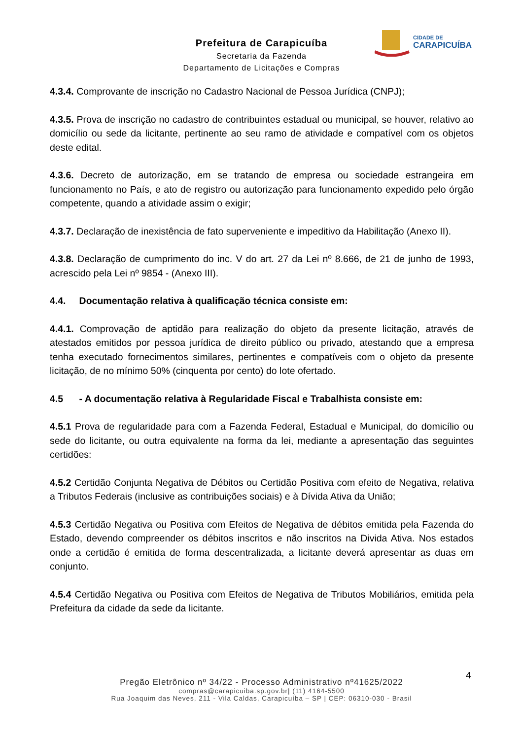CIDADE DE
CARAPICUÍBA
Prefeitura de Carapicuíba
Secretaria da Fazenda
Departamento de Licitações e Compras
4.3.4. Comprovante de inscrição no Cadastro Nacional de Pessoa Jurídica (CNPJ);
4.3.5. Prova de inscrição no cadastro de contribuintes estadual ou municipal, se houver, relativo ao domicílio ou sede da licitante, pertinente ao seu ramo de atividade e compatível com os objetos deste edital.
4.3.6. Decreto de autorização, em se tratando de empresa ou sociedade estrangeira em funcionamento no País, e ato de registro ou autorização para funcionamento expedido pelo órgão competente, quando a atividade assim o exigir;
4.3.7. Declaração de inexistência de fato superveniente e impeditivo da Habilitação (Anexo II).
4.3.8. Declaração de cumprimento do inc. V do art. 27 da Lei nº 8.666, de 21 de junho de 1993, acrescido pela Lei nº 9854 - (Anexo III).
4.4. Documentação relativa à qualificação técnica consiste em:
4.4.1. Comprovação de aptidão para realização do objeto da presente licitação, através de atestados emitidos por pessoa jurídica de direito público ou privado, atestando que a empresa tenha executado fornecimentos similares, pertinentes e compatíveis com o objeto da presente licitação, de no mínimo 50% (cinquenta por cento) do lote ofertado.
4.5 - A documentação relativa à Regularidade Fiscal e Trabalhista consiste em:
4.5.1 Prova de regularidade para com a Fazenda Federal, Estadual e Municipal, do domicílio ou sede do licitante, ou outra equivalente na forma da lei, mediante a apresentação das seguintes certidões:
4.5.2 Certidão Conjunta Negativa de Débitos ou Certidão Positiva com efeito de Negativa, relativa a Tributos Federais (inclusive as contribuições sociais) e à Dívida Ativa da União;
4.5.3 Certidão Negativa ou Positiva com Efeitos de Negativa de débitos emitida pela Fazenda do Estado, devendo compreender os débitos inscritos e não inscritos na Divida Ativa. Nos estados onde a certidão é emitida de forma descentralizada, a licitante deverá apresentar as duas em conjunto.
4.5.4 Certidão Negativa ou Positiva com Efeitos de Negativa de Tributos Mobiliários, emitida pela Prefeitura da cidade da sede da licitante.
4
Pregão Eletrônico nº 34/22 - Processo Administrativo nº41625/2022
compras@carapicuiba.sp.gov.br| (11) 4164-5500
Rua Joaquim das Neves, 211 - Vila Caldas, Carapicuíba – SP | CEP: 06310-030 - Brasil